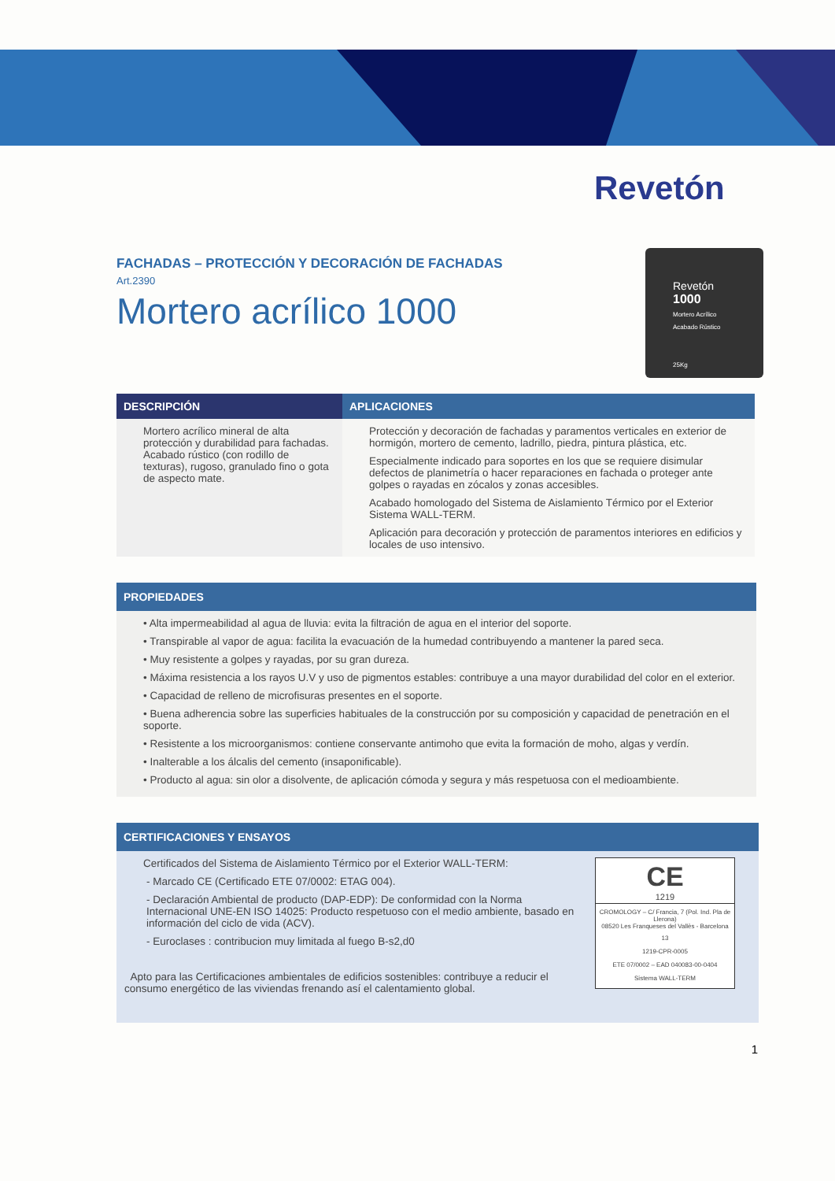Revetón
Revetón
1000
Mortero Acrílico
Acabado Rústico
25Kg
FACHADAS – PROTECCIÓN Y DECORACIÓN DE FACHADAS
Art.2390
Mortero acrílico 1000
| DESCRIPCIÓN | APLICACIONES |
| --- | --- |
| Mortero acrílico mineral de alta protección y durabilidad para fachadas. Acabado rústico (con rodillo de texturas), rugoso, granulado fino o gota de aspecto mate. | Protección y decoración de fachadas y paramentos verticales en exterior de hormigón, mortero de cemento, ladrillo, piedra, pintura plástica, etc. Especialmente indicado para soportes en los que se requiere disimular defectos de planimetría o hacer reparaciones en fachada o proteger ante golpes o rayadas en zócalos y zonas accesibles. Acabado homologado del Sistema de Aislamiento Térmico por el Exterior Sistema WALL-TERM. Aplicación para decoración y protección de paramentos interiores en edificios y locales de uso intensivo. |
PROPIEDADES
• Alta impermeabilidad al agua de lluvia: evita la filtración de agua en el interior del soporte.
• Transpirable al vapor de agua: facilita la evacuación de la humedad contribuyendo a mantener la pared seca.
• Muy resistente a golpes y rayadas, por su gran dureza.
• Máxima resistencia a los rayos U.V y uso de pigmentos estables: contribuye a una mayor durabilidad del color en el exterior.
• Capacidad de relleno de microfisuras presentes en el soporte.
• Buena adherencia sobre las superficies habituales de la construcción por su composición y capacidad de penetración en el soporte.
• Resistente a los microorganismos: contiene conservante antimoho que evita la formación de moho, algas y verdín.
• Inalterable a los álcalis del cemento (insaponificable).
• Producto al agua: sin olor a disolvente, de aplicación cómoda y segura y más respetuosa con el medioambiente.
CERTIFICACIONES Y ENSAYOS
CE
1219
CROMOLOGY – C/ Francia, 7 (Pol. Ind. Pla de Llerona)
08520 Les Franqueses del Vallès - Barcelona
13
1219-CPR-0005
ETE 07/0002 – EAD 040083-00-0404
Sistema WALL-TERM
Certificados del Sistema de Aislamiento Térmico por el Exterior WALL-TERM:
- Marcado CE (Certificado ETE 07/0002: ETAG 004).
- Declaración Ambiental de producto (DAP-EDP): De conformidad con la Norma Internacional UNE-EN ISO 14025: Producto respetuoso con el medio ambiente, basado en información del ciclo de vida (ACV).
- Euroclases : contribucion muy limitada al fuego B-s2,d0
Apto para las Certificaciones ambientales de edificios sostenibles: contribuye a reducir el consumo energético de las viviendas frenando así el calentamiento global.
1